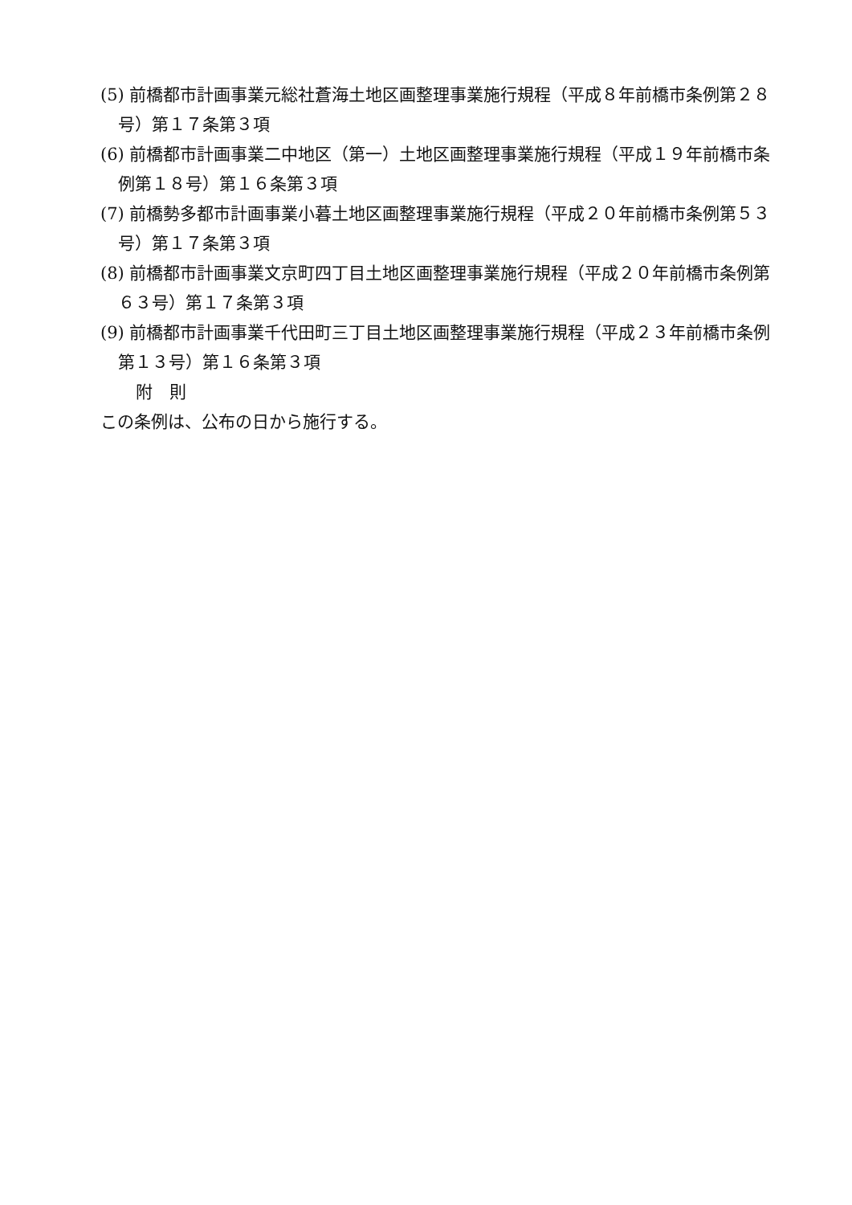(5) 前橋都市計画事業元総社蒼海土地区画整理事業施行規程（平成８年前橋市条例第２８号）第１７条第３項
(6) 前橋都市計画事業二中地区（第一）土地区画整理事業施行規程（平成１９年前橋市条例第１８号）第１６条第３項
(7) 前橋勢多都市計画事業小暮土地区画整理事業施行規程（平成２０年前橋市条例第５３号）第１７条第３項
(8) 前橋都市計画事業文京町四丁目土地区画整理事業施行規程（平成２０年前橋市条例第６３号）第１７条第３項
(9) 前橋都市計画事業千代田町三丁目土地区画整理事業施行規程（平成２３年前橋市条例第１３号）第１６条第３項
附　則
この条例は、公布の日から施行する。